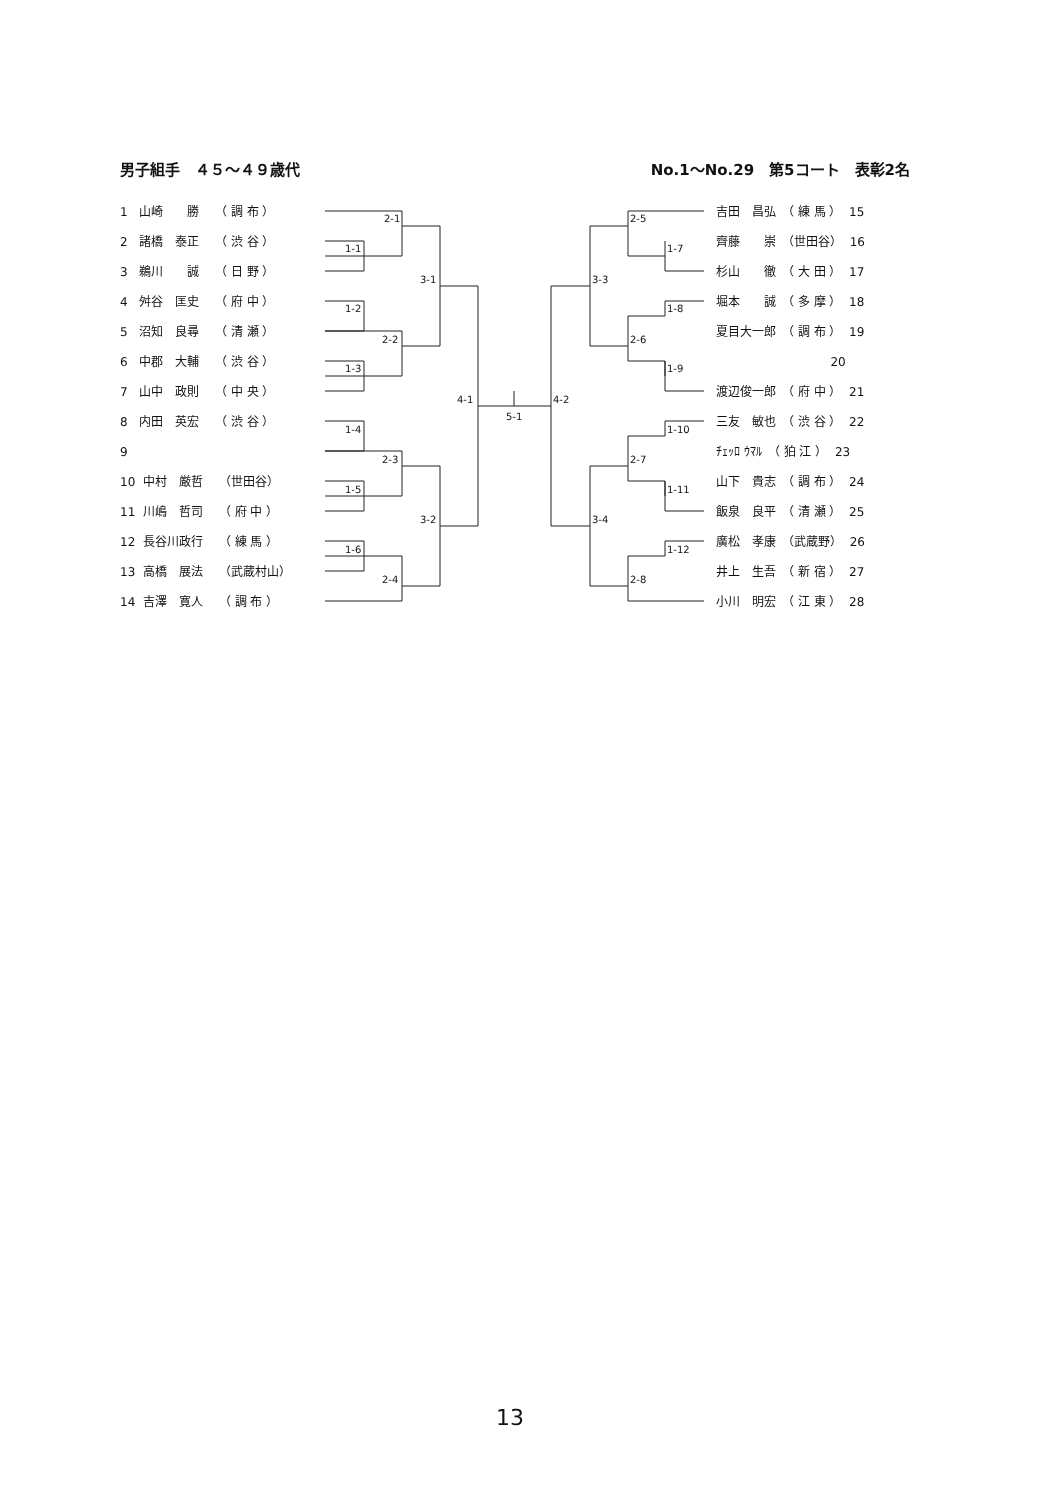男子組手　４５～４９歳代 No.1～No.29　第5コート　表彰2名
1 山崎　　勝　 （ 調 布 ）
2 諸橋　泰正　 （ 渋 谷 ）
3 鵜川　　誠　 （ 日 野 ）
4 舛谷　匡史　 （ 府 中 ）
5 沼知　良尋　 （ 清 瀬 ）
6 中郡　大輔　 （ 渋 谷 ）
7 山中　政則　 （ 中 央 ）
8 内田　英宏　 （ 渋 谷 ）
9
10 中村　厳哲　 （世田谷）
11 川嶋　哲司　 （ 府 中 ）
12 長谷川政行　 （ 練 馬 ）
13 高橋　展法　 （武蔵村山）
14 吉澤　寛人　 （ 調 布 ）
吉田　昌弘　（ 練 馬 ） 15
齊藤　　崇　（世田谷） 16
杉山　　徹　（ 大 田 ） 17
堀本　　誠　（ 多 摩 ） 18
夏目大一郎　（ 調 布 ） 19
20
渡辺俊一郎　（ 府 中 ） 21
三友　敏也　（ 渋 谷 ） 22
ﾁｪｯﾛ ｳﾏﾙ　（ 狛 江 ） 23
山下　貴志　（ 調 布 ） 24
飯泉　良平　（ 清 瀬 ） 25
廣松　孝康　（武蔵野） 26
井上　生吾　（ 新 宿 ） 27
小川　明宏　（ 江 東 ） 28
2-1
1-1
3-1
1-2
2-2
1-3
4-1
5-1
1-4
2-3
1-5
3-2
1-6
2-4
2-5
1-7
3-3
1-8
2-6
1-9
4-2
1-10
2-7
1-11
3-4
1-12
2-8
13